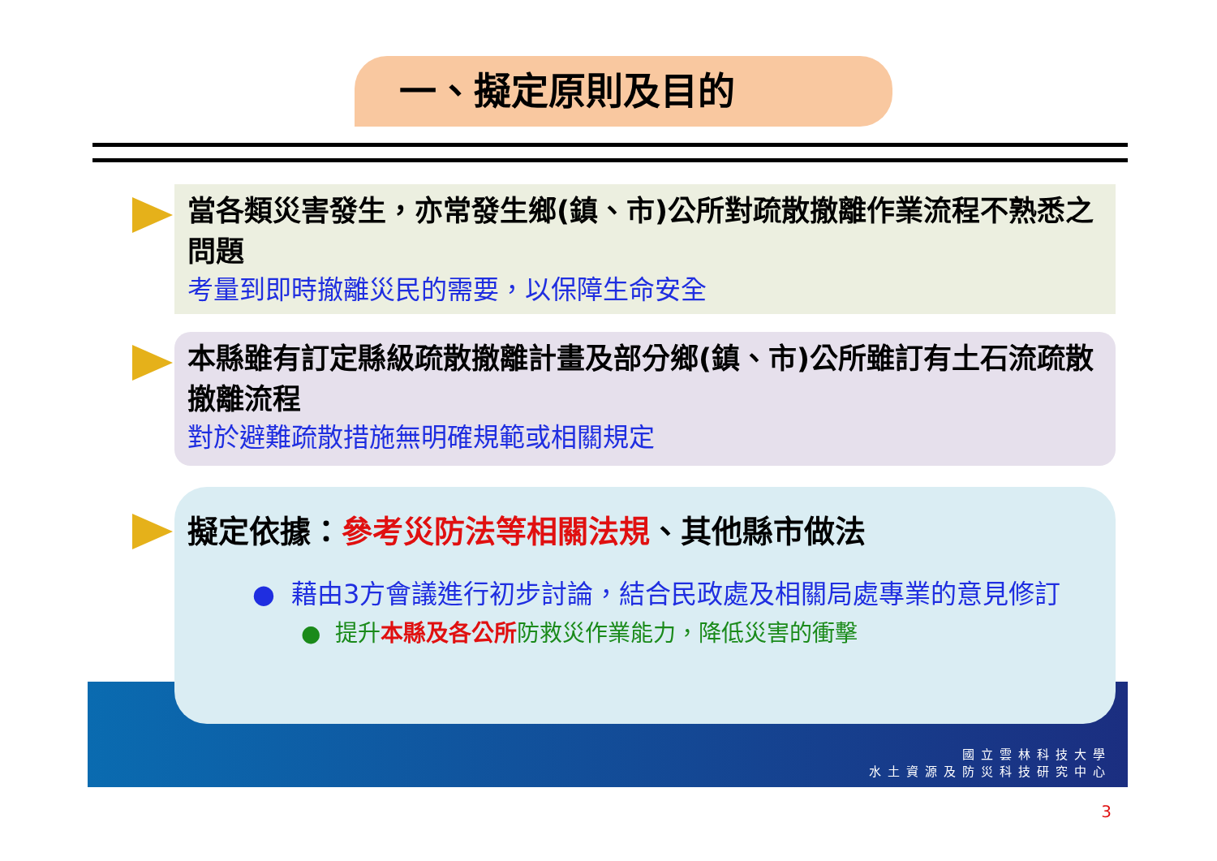一、擬定原則及目的
當各類災害發生，亦常發生鄉(鎮、市)公所對疏散撤離作業流程不熟悉之問題
考量到即時撤離災民的需要，以保障生命安全
本縣雖有訂定縣級疏散撤離計畫及部分鄉(鎮、市)公所雖訂有土石流疏散撤離流程
對於避難疏散措施無明確規範或相關規定
擬定依據：參考災防法等相關法規、其他縣市做法
● 藉由3方會議進行初步討論，結合民政處及相關局處專業的意見修訂
● 提升本縣及各公所防救災作業能力，降低災害的衝擊
國立雲林科技大學
水土資源及防災科技研究中心
3